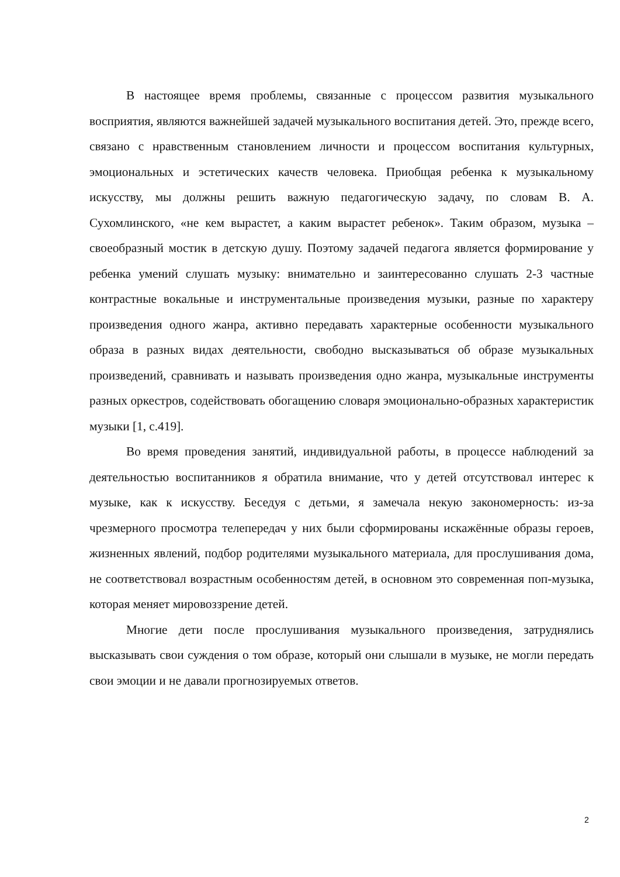В настоящее время проблемы, связанные с процессом развития музыкального восприятия, являются важнейшей задачей музыкального воспитания детей. Это, прежде всего, связано с нравственным становлением личности и процессом воспитания культурных, эмоциональных и эстетических качеств человека. Приобщая ребенка к музыкальному искусству, мы должны решить важную педагогическую задачу, по словам В. А. Сухомлинского, «не кем вырастет, а каким вырастет ребенок». Таким образом, музыка – своеобразный мостик в детскую душу. Поэтому задачей педагога является формирование у ребенка умений слушать музыку: внимательно и заинтересованно слушать 2-3 частные контрастные вокальные и инструментальные произведения музыки, разные по характеру произведения одного жанра, активно передавать характерные особенности музыкального образа в разных видах деятельности, свободно высказываться об образе музыкальных произведений, сравнивать и называть произведения одно жанра, музыкальные инструменты разных оркестров, содействовать обогащению словаря эмоционально-образных характеристик музыки [1, с.419].
Во время проведения занятий, индивидуальной работы, в процессе наблюдений за деятельностью воспитанников я обратила внимание, что у детей отсутствовал интерес к музыке, как к искусству. Беседуя с детьми, я замечала некую закономерность: из-за чрезмерного просмотра телепередач у них были сформированы искажённые образы героев, жизненных явлений, подбор родителями музыкального материала, для прослушивания дома, не соответствовал возрастным особенностям детей, в основном это современная поп-музыка, которая меняет мировоззрение детей.
Многие дети после прослушивания музыкального произведения, затруднялись высказывать свои суждения о том образе, который они слышали в музыке, не могли передать свои эмоции и не давали прогнозируемых ответов.
2